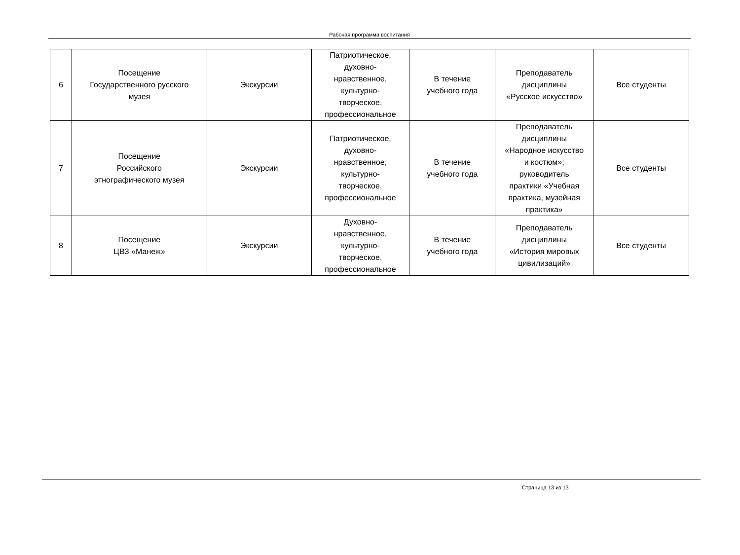Рабочая программа воспитания
| 6 | Посещение Государственного русского музея | Экскурсии | Патриотическое, духовно- нравственное, культурно- творческое, профессиональное | В течение учебного года | Преподаватель дисциплины «Русское искусство» | Все студенты |
| 7 | Посещение Российского этнографического музея | Экскурсии | Патриотическое, духовно- нравственное, культурно- творческое, профессиональное | В течение учебного года | Преподаватель дисциплины «Народное искусство и костюм»; руководитель практики «Учебная практика, музейная практика» | Все студенты |
| 8 | Посещение ЦВЗ «Манеж» | Экскурсии | Духовно- нравственное, культурно- творческое, профессиональное | В течение учебного года | Преподаватель дисциплины «История мировых цивилизаций» | Все студенты |
Страница 13 из 13